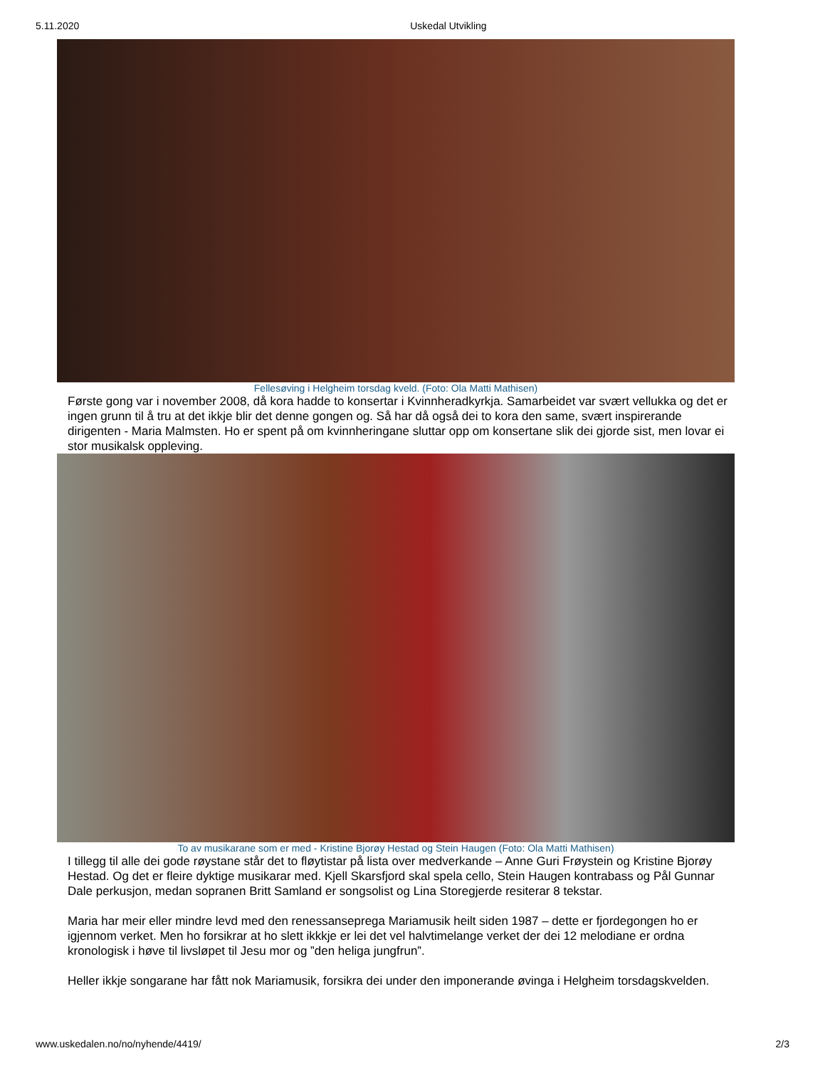5.11.2020 Uskedal Utvikling
Fellesøving i Helgheim torsdag kveld. (Foto: Ola Matti Mathisen)
Første gong var i november 2008, då kora hadde to konsertar i Kvinnheradkyrkja. Samarbeidet var svært vellukka og det er ingen grunn til å tru at det ikkje blir det denne gongen og. Så har då også dei to kora den same, svært inspirerande dirigenten - Maria Malmsten. Ho er spent på om kvinnheringane sluttar opp om konsertane slik dei gjorde sist, men lovar ei stor musikalsk oppleving.
To av musikarane som er med - Kristine Bjorøy Hestad og Stein Haugen (Foto: Ola Matti Mathisen)
I tillegg til alle dei gode røystane står det to fløytistar på lista over medverkande – Anne Guri Frøystein og Kristine Bjorøy Hestad. Og det er fleire dyktige musikarar med. Kjell Skarsfjord skal spela cello, Stein Haugen kontrabass og Pål Gunnar Dale perkusjon, medan sopranen Britt Samland er songsolist og Lina Storegjerde resiterar 8 tekstar.
Maria har meir eller mindre levd med den renessansepregа Mariamusik heilt siden 1987 – dette er fjordegongen ho er igjennom verket. Men ho forsikrar at ho slett ikkkje er lei det vel halvtimelange verket der dei 12 melodiane er ordna kronologisk i høve til livsløpet til Jesu mor og ”den heliga jungfrun”.
Heller ikkje songarane har fått nok Mariamusik, forsikra dei under den imponerande øvinga i Helgheim torsdagskvelden.
www.uskedalen.no/no/nyhende/4419/ 2/3